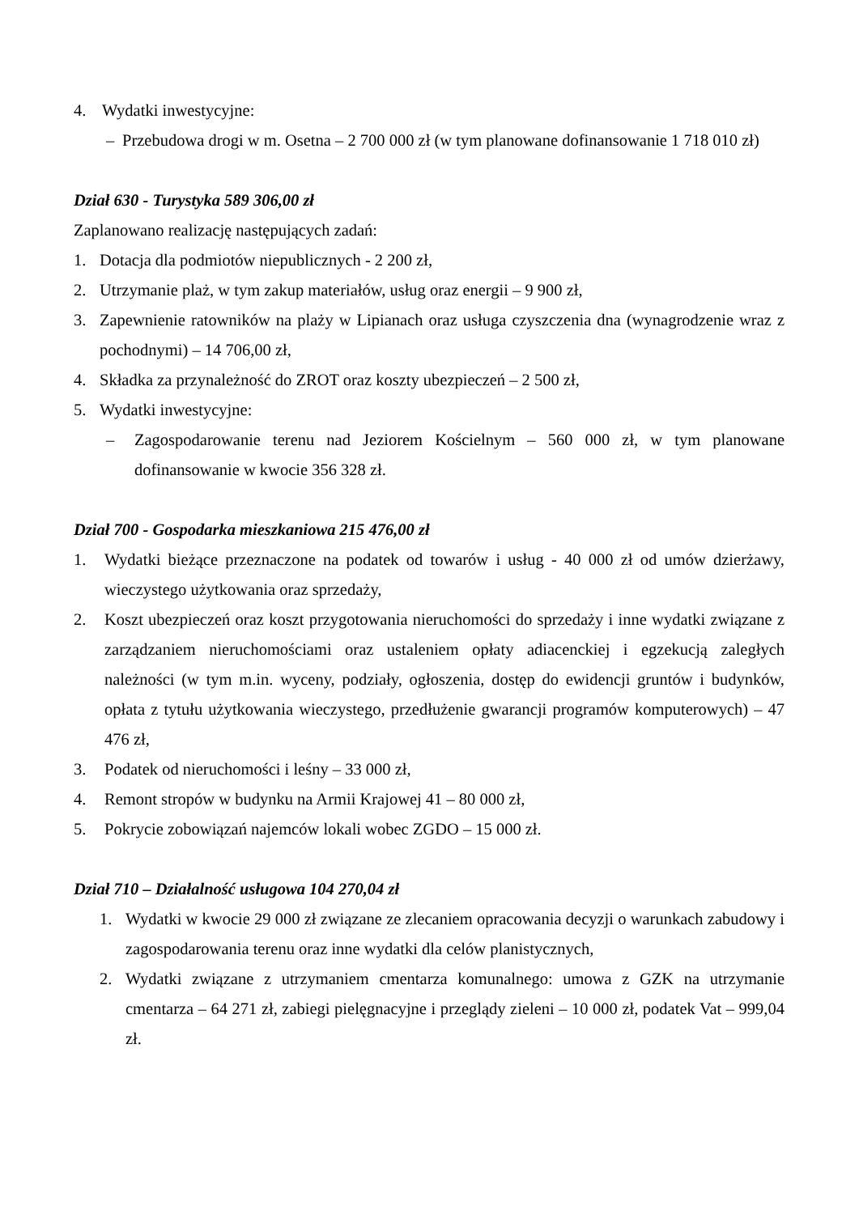4. Wydatki inwestycyjne:
– Przebudowa drogi w m. Osetna – 2 700 000 zł (w tym planowane dofinansowanie 1 718 010 zł)
Dział 630 - Turystyka 589 306,00 zł
Zaplanowano realizację następujących zadań:
1. Dotacja dla podmiotów niepublicznych - 2 200 zł,
2. Utrzymanie plaż, w tym zakup materiałów, usług oraz energii – 9 900 zł,
3. Zapewnienie ratowników na plaży w Lipianach oraz usługa czyszczenia dna (wynagrodzenie wraz z pochodnymi) – 14 706,00 zł,
4. Składka za przynależność do ZROT oraz koszty ubezpieczeń – 2 500 zł,
5. Wydatki inwestycyjne:
– Zagospodarowanie terenu nad Jeziorem Kościelnym – 560 000 zł, w tym planowane dofinansowanie w kwocie 356 328 zł.
Dział 700 - Gospodarka mieszkaniowa 215 476,00 zł
1. Wydatki bieżące przeznaczone na podatek od towarów i usług - 40 000 zł od umów dzierżawy, wieczystego użytkowania oraz sprzedaży,
2. Koszt ubezpieczeń oraz koszt przygotowania nieruchomości do sprzedaży i inne wydatki związane z zarządzaniem nieruchomościami oraz ustaleniem opłaty adiacenckiej i egzekucją zaległych należności (w tym m.in. wyceny, podziały, ogłoszenia, dostęp do ewidencji gruntów i budynków, opłata z tytułu użytkowania wieczystego, przedłużenie gwarancji programów komputerowych) – 47 476 zł,
3. Podatek od nieruchomości i leśny – 33 000 zł,
4. Remont stropów w budynku na Armii Krajowej 41 – 80 000 zł,
5. Pokrycie zobowiązań najemców lokali wobec ZGDO – 15 000 zł.
Dział 710 – Działalność usługowa 104 270,04 zł
1. Wydatki w kwocie 29 000 zł związane ze zlecaniem opracowania decyzji o warunkach zabudowy i zagospodarowania terenu oraz inne wydatki dla celów planistycznych,
2. Wydatki związane z utrzymaniem cmentarza komunalnego: umowa z GZK na utrzymanie cmentarza – 64 271 zł, zabiegi pielęgnacyjne i przeglądy zieleni – 10 000 zł, podatek Vat – 999,04 zł.